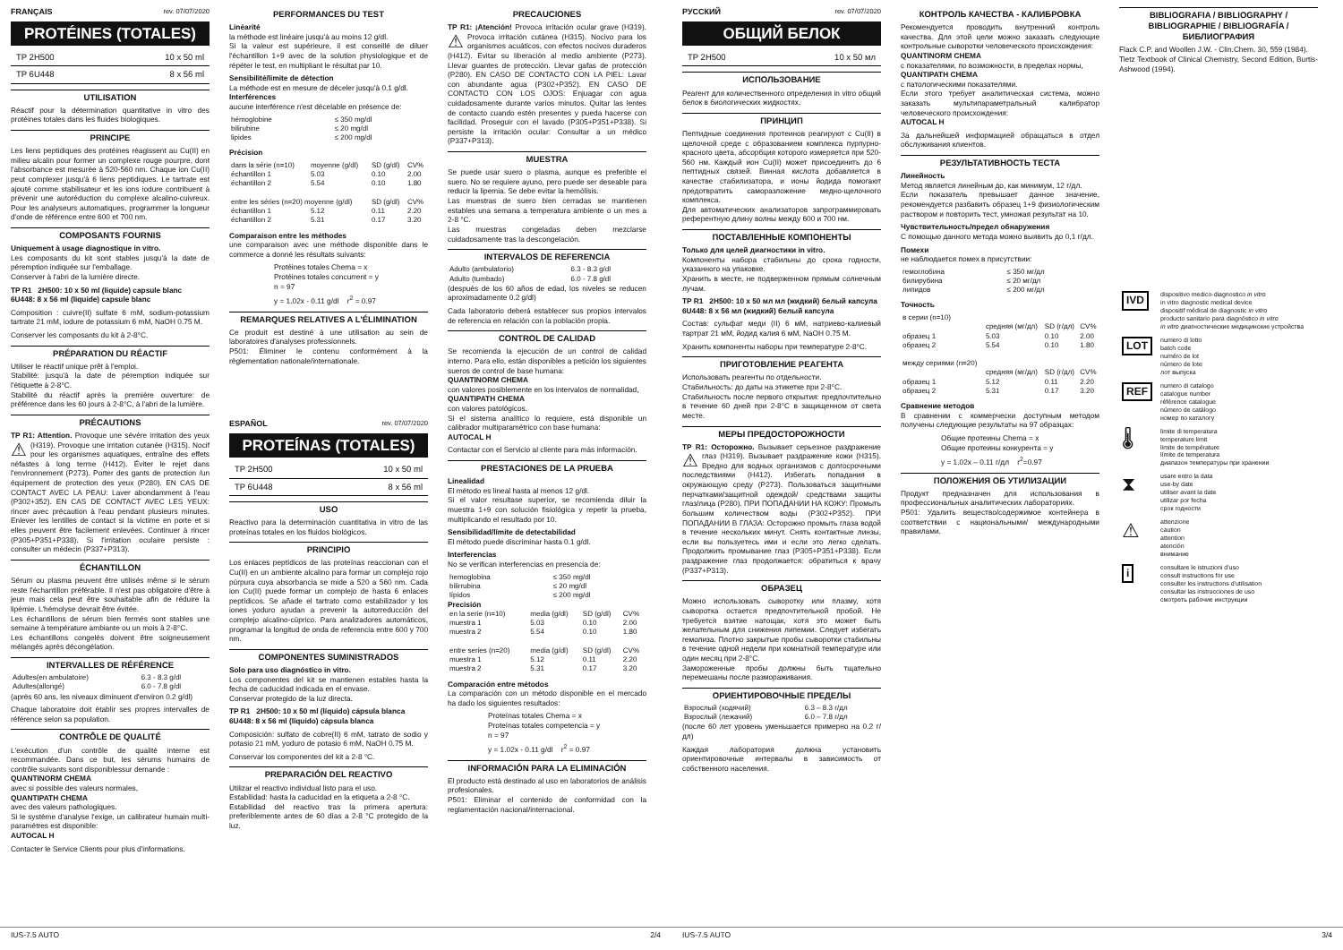FRANÇAIS rev. 07/07/2020
PROTÉINES (TOTALES)
TP 2H500 10 x 50 ml
TP 6U448 8 x 56 ml
UTILISATION
Réactif pour la détermination quantitative in vitro des protéines totales dans les fluides biologiques.
PRINCIPE
Les liens peptidiques des protéines réagissent au Cu(II) en milieu alcalin pour former un complexe rouge pourpre, dont l'absorbance est mesurée à 520-560 nm. Chaque ion Cu(II) peut complexer jusqu'à 6 liens peptidiques. Le tartrate est ajouté comme stabilisateur et les ions iodure contribuent à prévenir une autoréduction du complexe alcalino-cuivreux. Pour les analyseurs automatiques, programmer la longueur d'onde de référence entre 600 et 700 nm.
COMPOSANTS FOURNIS
Uniquement à usage diagnostique in vitro.
Les composants du kit sont stables jusqu'à la date de péremption indiquée sur l'emballage.
Conserver à l'abri de la lumière directe.
TP R1 2H500: 10 x 50 ml (liquide) capsule blanc
6U448: 8 x 56 ml (liquide) capsule blanc
Composition : cuivre(II) sulfate 6 mM, sodium-potassium tartrate 21 mM, iodure de potassium 6 mM, NaOH 0.75 M.
Conserver les composants du kit à 2-8°C.
PRÉPARATION DU RÉACTIF
Utiliser le réactif unique prêt à l'emploi.
Stabilité: jusqu'à la date de péremption indiquée sur l'étiquette à 2-8°C.
Stabilité du réactif après la première ouverture: de préférence dans les 60 jours à 2-8°C, à l'abri de la lumière.
PRÉCAUTIONS
TP R1: Attention. Provoque une sévère irritation des yeux ⚠ (H319). Provoque une irritation cutanée (H315). Nocif pour les organismes aquatiques, entraîne des effets néfastes à long terme (H412). Éviter le rejet dans l'environnement (P273). Porter des gants de protection /un équipement de protection des yeux (P280). EN CAS DE CONTACT AVEC LA PEAU: Laver abondamment à l'eau (P302+352). EN CAS DE CONTACT AVEC LES YEUX: rincer avec précaution à l'eau pendant plusieurs minutes. Enlever les lentilles de contact si la victime en porte et si elles peuvent être facilement enlevées. Continuer à rincer (P305+P351+P338). Si l'irritation oculaire persiste : consulter un médecin (P337+P313).
ÉCHANTILLON
Sérum ou plasma peuvent être utilisés même si le sérum reste l'échantillon préférable. Il n'est pas obligatoire d'être à jeun mais cela peut être souhaitable afin de réduire la lipémie. L'hémolyse devrait être évitée.
Les échantillons de sérum bien fermés sont stables une semaine à température ambiante ou un mois à 2-8°C.
Les échantillons congelés doivent être soigneusement mélangés après décongélation.
INTERVALLES DE RÉFÉRENCE
| Adultes(en ambulatoire) | 6.3 - 8.3 g/dl |
| Adultes(allongé) | 6.0 - 7.8 g/dl |
(après 60 ans, les niveaux diminuent d'environ 0.2 g/dl)
Chaque laboratoire doit établir ses propres intervalles de référence selon sa population.
CONTRÔLE DE QUALITÉ
L'exécution d'un contrôle de qualité interne est recommandée. Dans ce but, les sérums humains de contrôle suivants sont disponiblessur demande :
QUANTINORM CHEMA
avec si possible des valeurs normales,
QUANTIPATH CHEMA
avec des valeurs pathologiques.
Si le système d'analyse l'exige, un calibrateur humain multi-paramètres est disponible:
AUTOCAL H
Contacter le Service Clients pour plus d'informations.
PERFORMANCES DU TEST
Linéarité
la méthode est linéaire jusqu'à au moins 12 g/dl.
Si la valeur est supérieure, il est conseillé de diluer l'échantillon 1+9 avec de la solution physiologique et de répéter le test, en multipliant le résultat par 10.
Sensibilité/limite de détection
La méthode est en mesure de déceler jusqu'à 0.1 g/dl.
Interférences
aucune interférence n'est décelable en présence de:
| hémoglobine | ≤ 350 mg/dl |
| bilirubine | ≤ 20 mg/dl |
| lipides | ≤ 200 mg/dl |
Précision
| dans la série (n=10) | moyenne (g/dl) | SD (g/dl) | CV% |
| échantillon 1 | 5.03 | 0.10 | 2.00 |
| échantillon 2 | 5.54 | 0.10 | 1.80 |
| entre les séries (n=20) moyenne (g/dl) | | SD (g/dl) | CV% |
| échantillon 1 | 5.12 | 0.11 | 2.20 |
| échantillon 2 | 5.31 | 0.17 | 3.20 |
Comparaison entre les méthodes
une comparaison avec une méthode disponible dans le commerce a donné les résultats suivants:
Protéines totales Chema = x
Protéines totales concurrent = y
n = 97
y = 1.02x - 0.11 g/dl r<sup>2</sup> = 0.97
REMARQUES RELATIVES A L'ÉLIMINATION
Ce produit est destiné à une utilisation au sein de laboratoires d'analyses professionnels.
P501: Éliminer le contenu conformément à la règlementation nationale/internationale.
ESPAÑOL rev. 07/07/2020
PROTEÍNAS (TOTALES)
TP 2H500 10 x 50 ml
TP 6U448 8 x 56 ml
USO
Reactivo para la determinación cuantitativa in vitro de las proteínas totales en los fluidos biológicos.
PRINCIPIO
Los enlaces peptídicos de las proteínas reaccionan con el Cu(II) en un ambiente alcalino para formar un complejo rojo púrpura cuya absorbancia se mide a 520 a 560 nm. Cada ion Cu(II) puede formar un complejo de hasta 6 enlaces peptídicos. Se añade el tartrato como estabilizador y los iones yoduro ayudan a prevenir la autorreducción del complejo alcalino-cúprico. Para analizadores automáticos, programar la longitud de onda de referencia entre 600 y 700 nm.
COMPONENTES SUMINISTRADOS
Solo para uso diagnóstico in vitro.
Los componentes del kit se mantienen estables hasta la fecha de caducidad indicada en el envase.
Conservar protegido de la luz directa.
TP R1 2H500: 10 x 50 ml (líquido) cápsula blanca
6U448: 8 x 56 ml (líquido) cápsula blanca
Composición: sulfato de cobre(II) 6 mM, tatrato de sodio y potasio 21 mM, yoduro de potasio 6 mM, NaOH 0.75 M.
Conservar los componentes del kit a 2-8 °C.
PREPARACIÓN DEL REACTIVO
Utilizar el reactivo individual listo para el uso.
Estabilidad: hasta la caducidad en la etiqueta a 2-8 °C.
Estabilidad del reactivo tras la primera apertura: preferiblemente antes de 60 días a 2-8 °C protegido de la luz.
PRECAUCIONES
TP R1: ¡Atención! Provoca irritación ocular grave (H319). ⚠ Provoca irritación cutánea (H315). Nocivo para los organismos acuáticos, con efectos nocivos duraderos (H412). Evitar su liberación al medio ambiente (P273). Llevar guantes de protección. Llevar gafas de protección (P280). EN CASO DE CONTACTO CON LA PIEL: Lavar con abundante agua (P302+P352). EN CASO DE CONTACTO CON LOS OJOS: Enjuagar con agua cuidadosamente durante varios minutos. Quitar las lentes de contacto cuando estén presentes y pueda hacerse con facilidad. Proseguir con el lavado (P305+P351+P338). Si persiste la irritación ocular: Consultar a un médico (P337+P313).
MUESTRA
Se puede usar suero o plasma, aunque es preferible el suero. No se requiere ayuno, pero puede ser deseable para reducir la lipemia. Se debe evitar la hemólisis.
Las muestras de suero bien cerradas se mantienen estables una semana a temperatura ambiente o un mes a 2-8 °C.
Las muestras congeladas deben mezclarse cuidadosamente tras la descongelación.
INTERVALOS DE REFERENCIA
| Adulto (ambulatorio) | 6.3 - 8.3 g/dl |
| Adulto (tumbado) | 6.0 - 7.8 g/dl |
(después de los 60 años de edad, los niveles se reducen aproximadamente 0.2 g/dl)
Cada laboratorio deberá establecer sus propios intervalos de referencia en relación con la población propia.
CONTROL DE CALIDAD
Se recomienda la ejecución de un control de calidad interno. Para ello, están disponibles a petición los siguientes sueros de control de base humana:
QUANTINORM CHEMA
con valores posiblemente en los intervalos de normalidad,
QUANTIPATH CHEMA
con valores patológicos.
Si el sistema analítico lo requiere, está disponible un calibrador multiparamétrico con base humana:
AUTOCAL H
Contactar con el Servicio al cliente para más información.
PRESTACIONES DE LA PRUEBA
Linealidad
El método es lineal hasta al menos 12 g/dl.
Si el valor resultase superior, se recomienda diluir la muestra 1+9 con solución fisiológica y repetir la prueba, multiplicando el resultado por 10.
Sensibilidad/límite de detectabilidad
El método puede discriminar hasta 0.1 g/dl.
Interferencias
No se verifican interferencias en presencia de:
| hemoglobina | ≤ 350 mg/dl |
| bilirrubina | ≤ 20 mg/dl |
| lípidos | ≤ 200 mg/dl |
Precisión
| en la serie (n=10) | media (g/dl) | SD (g/dl) | CV% |
| muestra 1 | 5.03 | 0.10 | 2.00 |
| muestra 2 | 5.54 | 0.10 | 1.80 |
| entre series (n=20) | media (g/dl) | SD (g/dl) | CV% |
| muestra 1 | 5.12 | 0.11 | 2.20 |
| muestra 2 | 5.31 | 0.17 | 3.20 |
Comparación entre métodos
La comparación con un método disponible en el mercado ha dado los siguientes resultados:
Proteínas totales Chema = x
Proteínas totales competencia = y
n = 97
y = 1.02x - 0.11 g/dl r<sup>2</sup> = 0.97
INFORMACIÓN PARA LA ELIMINACIÓN
El producto está destinado al uso en laboratorios de análisis profesionales.
P501: Eliminar el contenido de conformidad con la reglamentación nacional/internacional.
РУССКИЙ rev. 07/07/2020
ОБЩИЙ БЕЛОК
TP 2H500 10 x 50 мл
ИСПОЛЬЗОВАНИЕ
Реагент для количественного определения in vitro общий белок в биологических жидкостях.
ПРИНЦИП
Пептидные соединения протеинов реагируют с Cu(II) в щелочной среде с образованием комплекса пурпурно-красного цвета, абсорбция которого измеряется при 520-560 нм. Каждый ион Cu(II) может присоединить до 6 пептидных связей. Винная кислота добавляется в качестве стабилизатора, и ионы йодида помогают предотвратить саморазложение медно-щелочного комплекса.
Для автоматических анализаторов запрограммировать референтную длину волны между 600 и 700 нм.
ПОСТАВЛЕННЫЕ КОМПОНЕНТЫ
Только для целей диагностики in vitro.
Компоненты набора стабильны до срока годности, указанного на упаковке.
Хранить в месте, не подверженном прямым солнечным лучам.
TP R1 2H500: 10 x 50 мл мл (жидкий) белый капсула
6U448: 8 x 56 мл (жидкий) белый капсула
Состав: сульфат меди (II) 6 мМ, натриево-калиевый тартрат 21 мМ, йодид калия 6 мМ, NaOH 0.75 M.
Хранить компоненты наборы при температуре 2-8°C.
ПРИГОТОВЛЕНИЕ РЕАГЕНТА
Использовать реагенты по отдельности.
Стабильность: до даты на этикетке при 2-8°C.
Стабильность после первого открытия: предпочтительно в течение 60 дней при 2-8°C в защищенном от света месте.
МЕРЫ ПРЕДОСТОРОЖНОСТИ
TP R1: Осторожно. Вызывает серьезное раздражение ⚠ глаз (H319). Вызывает раздражение кожи (H315). Вредно для водных организмов с долгосрочными последствиями (H412). Избегать попадания в окружающую среду (P273). Пользоваться защитными перчатками/защитной одеждой/ средствами защиты глаз/лица (P280). ПРИ ПОПАДАНИИ НА КОЖУ: Промыть большим количеством воды (P302+P352). ПРИ ПОПАДАНИИ В ГЛАЗА: Осторожно промыть глаза водой в течение нескольких минут. Снять контактные линзы, если вы пользуетесь ими и если это легко сделать. Продолжить промывание глаз (P305+P351+P338). Если раздражение глаз продолжается: обратиться к врачу (P337+P313).
ОБРАЗЕЦ
Можно использовать сыворотку или плазму, хотя сыворотка остается предпочтительной пробой. Не требуется взятие натощак, хотя это может быть желательным для снижения липемии. Следует избегать гемолиза. Плотно закрытые пробы сыворотки стабильны в течение одной недели при комнатной температуре или один месяц при 2-8°C.
Замороженные пробы должны быть тщательно перемешаны после размораживания.
ОРИЕНТИРОВОЧНЫЕ ПРЕДЕЛЫ
| Взрослый (ходячий) | 6.3 – 8.3 г/дл |
| Взрослый (лежачий) | 6.0 – 7.8 г/дл |
(после 60 лет уровень уменьшается примерно на 0.2 г/дл)
Каждая лаборатория должна установить ориентировочные интервалы в зависимость от собственного населения.
КОНТРОЛЬ КАЧЕСТВА - КАЛИБРОВКА
Рекомендуется проводить внутренний контроль качества. Для этой цели можно заказать следующие контрольные сыворотки человеческого происхождения:
QUANTINORM CHEMA
с показателями, по возможности, в пределах нормы,
QUANTIPATH CHEMA
с патологическими показателями.
Если этого требует аналитическая система, можно заказать мультипараметральный калибратор человеческого происхождения:
AUTOCAL H
За дальнейшей информацией обращаться в отдел обслуживания клиентов.
РЕЗУЛЬТАТИВНОСТЬ ТЕСТА
Линейность
Метод является линейным до, как минимум, 12 г/дл.
Если показатель превышает данное значение, рекомендуется разбавить образец 1+9 физиологическим раствором и повторить тест, умножая результат на 10.
Чувствительность/предел обнаружения
С помощью данного метода можно выявить до 0,1 г/дл.
Помехи
не наблюдается помех в присутствии:
| гемоглобина | ≤ 350 мг/дл |
| билирубина | ≤ 20 мг/дл |
| липидов | ≤ 200 мг/дл |
Точность
| в серии (n=10) | | | |
| | средняя (мг/дл) | SD (г/дл) | CV% |
| образец 1 | 5.03 | 0.10 | 2.00 |
| образец 2 | 5.54 | 0.10 | 1.80 |
| между сериями (n=20) | | | |
| | средняя (мг/дл) | SD (г/дл) | CV% |
| образец 1 | 5.12 | 0.11 | 2.20 |
| образец 2 | 5.31 | 0.17 | 3.20 |
Сравнение методов
В сравнении с коммерчески доступным методом получены следующие результаты на 97 образцах:
Общие протеины Chema = x
Общие протеины конкурента = y
y = 1.02x – 0.11 г/дл r<sup>2</sup>=0.97
ПОЛОЖЕНИЯ ОБ УТИЛИЗАЦИИ
Продукт предназначен для использования в профессиональных аналитических лабораториях.
P501: Удалить вещество/содержимое контейнера в соответствии с национальными/ международными правилами.
BIBLIOGRAFIA / BIBLIOGRAPHY / BIBLIOGRAPHIE / BIBLIOGRAFÍA / БИБЛИОГРАФИЯ
Flack C.P. and Woollen J.W. - Clin.Chem. 30, 559 (1984).
Tietz Textbook of Clinical Chemistry, Second Edition, Burtis-Ashwood (1994).
| IVD | dispositivo medico-diagnostico in vitro in vitro diagnostic medical device dispositif médical de diagnostic in vitro producto sanitario para diagnóstico in vitro in vitro диагностические медицинские устройства |
| LOT | numero di lotto batch code numéro de lot número de lote лот выпуска |
| REF | numero di catalogo catalogue number référence catalogue número de catálogo номер по каталогу |
| 🌡 | limite di temperatura temperature limit limite de température límite de temperatura диапазон температуры при хранении |
| ⧗ | usare entro la data use-by date utiliser avant la date utilizar por fecha срок годности |
| ⚠ | attenzione caution attention atención внимание |
| i | consultare le istruzioni d'uso consult instructions for use consulter les instructions d'utilisation consultar las instrucciones de uso смотреть рабочие инструкции |
IUS-7.5 AUTO 2/4 IUS-7.5 AUTO 3/4